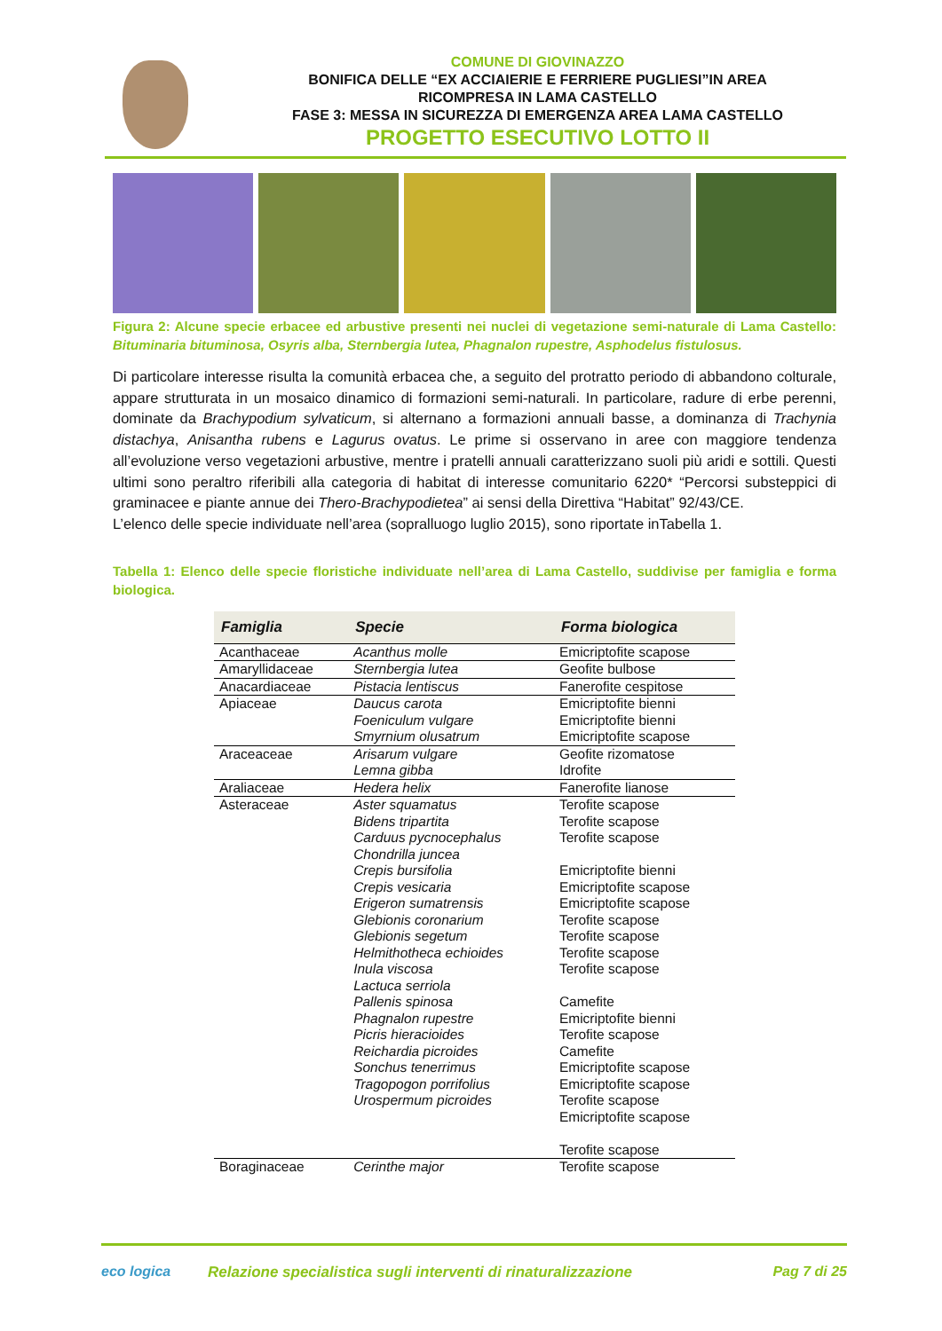COMUNE DI GIOVINAZZO
BONIFICA DELLE “EX ACCIAIERIE E FERRIERE PUGLIESI”IN AREA
RICOMPRESA IN LAMA CASTELLO
FASE 3: MESSA IN SICUREZZA DI EMERGENZA AREA LAMA CASTELLO
PROGETTO ESECUTIVO LOTTO II
Figura 2: Alcune specie erbacee ed arbustive presenti nei nuclei di vegetazione semi-naturale di Lama Castello: Bituminaria bituminosa, Osyris alba, Sternbergia lutea, Phagnalon rupestre, Asphodelus fistulosus.
Di particolare interesse risulta la comunità erbacea che, a seguito del protratto periodo di abbandono colturale, appare strutturata in un mosaico dinamico di formazioni semi-naturali. In particolare, radure di erbe perenni, dominate da Brachypodium sylvaticum, si alternano a formazioni annuali basse, a dominanza di Trachynia distachya, Anisantha rubens e Lagurus ovatus. Le prime si osservano in aree con maggiore tendenza all’evoluzione verso vegetazioni arbustive, mentre i pratelli annuali caratterizzano suoli più aridi e sottili. Questi ultimi sono peraltro riferibili alla categoria di habitat di interesse comunitario 6220* “Percorsi substeppici di graminacee e piante annue dei Thero-Brachypodietea” ai sensi della Direttiva “Habitat” 92/43/CE.
L’elenco delle specie individuate nell’area (sopralluogo luglio 2015), sono riportate inTabella 1.
Tabella 1: Elenco delle specie floristiche individuate nell’area di Lama Castello, suddivise per famiglia e forma biologica.
| Famiglia | Specie | Forma biologica |
| --- | --- | --- |
| Acanthaceae | Acanthus molle | Emicriptofite scapose |
| Amaryllidaceae | Sternbergia lutea | Geofite bulbose |
| Anacardiaceae | Pistacia lentiscus | Fanerofite cespitose |
| Apiaceae | Daucus carota Foeniculum vulgare Smyrnium olusatrum | Emicriptofite bienni Emicriptofite bienni Emicriptofite scapose |
| Araceaceae | Arisarum vulgare Lemna gibba | Geofite rizomatose Idrofite |
| Araliaceae | Hedera helix | Fanerofite lianose |
| Asteraceae | Aster squamatus Bidens tripartita Carduus pycnocephalus Chondrilla juncea Crepis bursifolia Crepis vesicaria Erigeron sumatrensis Glebionis coronarium Glebionis segetum Helmithotheca echioides Inula viscosa Lactuca serriola Pallenis spinosa Phagnalon rupestre Picris hieracioides Reichardia picroides Sonchus tenerrimus Tragopogon porrifolius Urospermum picroides | Terofite scapose Terofite scapose Terofite scapose Emicriptofite bienni Emicriptofite scapose Emicriptofite scapose Terofite scapose Terofite scapose Terofite scapose Terofite scapose Camefite Emicriptofite bienni Terofite scapose Camefite Emicriptofite scapose Emicriptofite scapose Terofite scapose Emicriptofite scapose Terofite scapose |
| Boraginaceae | Cerinthe major | Terofite scapose |
eco logica Relazione specialistica sugli interventi di rinaturalizzazione Pag 7 di 25